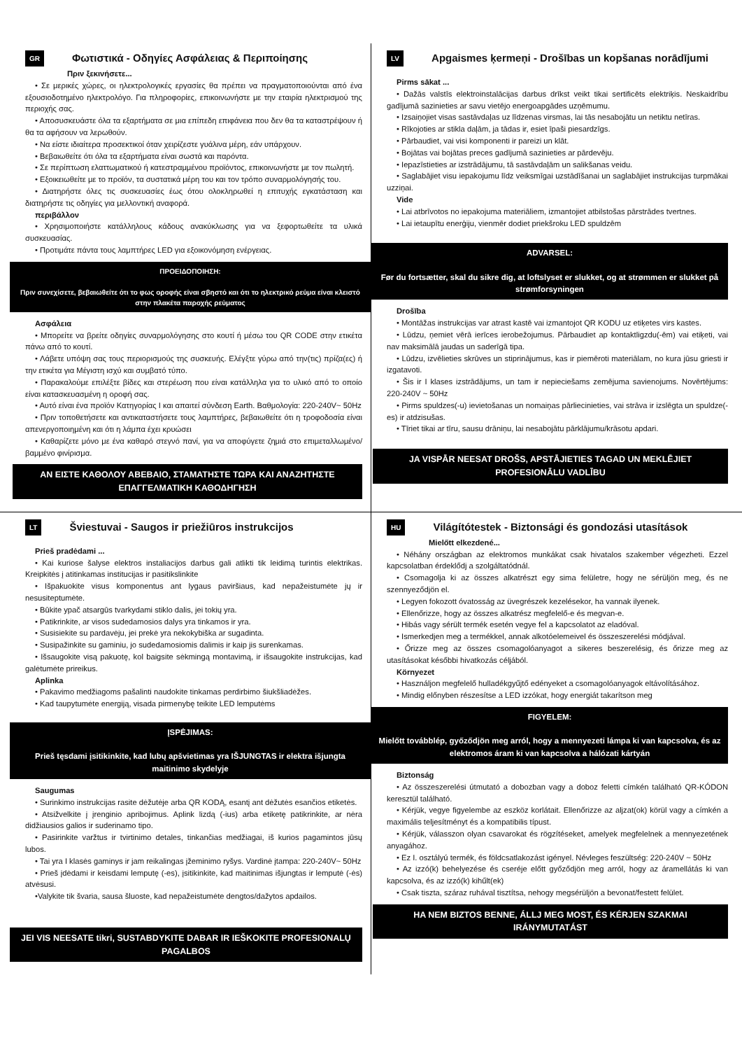GR Φωτιστικά - Οδηγίες Ασφάλειας & Περιποίησης
Πριν ξεκινήσετε...
• Σε μερικές χώρες, οι ηλεκτρολογικές εργασίες θα πρέπει να πραγματοποιούνται από ένα εξουσιοδοτημένο ηλεκτρολόγο. Για πληροφορίες, επικοινωνήστε με την εταιρία ηλεκτρισμού της περιοχής σας.
• Αποσυσκευάστε όλα τα εξαρτήματα σε μια επίπεδη επιφάνεια που δεν θα τα καταστρέψουν ή θα τα αφήσουν να λερωθούν.
• Να είστε ιδιαίτερα προσεκτικοί όταν χειρίζεστε γυάλινα μέρη, εάν υπάρχουν.
• Βεβαιωθείτε ότι όλα τα εξαρτήματα είναι σωστά και παρόντα.
• Σε περίπτωση ελαττωματικού ή κατεστραμμένου προϊόντος, επικοινωνήστε με τον πωλητή.
• Εξοικειωθείτε με το προϊόν, τα συστατικά μέρη του και τον τρόπο συναρμολόγησής του.
• Διατηρήστε όλες τις συσκευασίες έως ότου ολοκληρωθεί η επιτυχής εγκατάσταση και διατηρήστε τις οδηγίες για μελλοντική αναφορά.
περιβάλλον
• Χρησιμοποιήστε κατάλληλους κάδους ανακύκλωσης για να ξεφορτωθείτε τα υλικά συσκευασίας.
• Προτιμάτε πάντα τους λαμπτήρες LED για εξοικονόμηση ενέργειας.
ΠΡΟΕΙΔΟΠΟΙΗΣΗ:
Πριν συνεχίσετε, βεβαιωθείτε ότι το φως οροφής είναι σβηστό και ότι το ηλεκτρικό ρεύμα είναι κλειστό στην πλακέτα παροχής ρεύματος
Ασφάλεια
• Μπορείτε να βρείτε οδηγίες συναρμολόγησης στο κουτί ή μέσω του QR CODE στην ετικέτα πάνω από το κουτί.
• Λάβετε υπόψη σας τους περιορισμούς της συσκευής. Ελέγξτε γύρω από την(τις) πρίζα(ες) ή την ετικέτα για Μέγιστη ισχύ και συμβατό τύπο.
• Παρακαλούμε επιλέξτε βίδες και στερέωση που είναι κατάλληλα για το υλικό από το οποίο είναι κατασκευασμένη η οροφή σας.
• Αυτό είναι ένα προϊόν Κατηγορίας I και απαιτεί σύνδεση Earth. Βαθμολογία: 220-240V~ 50Hz
• Πριν τοποθετήσετε και αντικαταστήσετε τους λαμπτήρες, βεβαιωθείτε ότι η τροφοδοσία είναι απενεργοποιημένη και ότι η λάμπα έχει κρυώσει
• Καθαρίζετε μόνο με ένα καθαρό στεγνό πανί, για να αποφύγετε ζημιά στο επιμεταλλωμένο/βαμμένο φινίρισμα.
ΑΝ ΕΙΣΤΕ ΚΑΘΟΛΟΥ ΑΒΕΒΑΙΟ, ΣΤΑΜΑΤΗΣΤΕ ΤΩΡΑ ΚΑΙ ΑΝΑΖΗΤΗΣΤΕ ΕΠΑΓΓΕΛΜΑΤΙΚΗ ΚΑΘΟΔΗΓΗΣΗ
LV Apgaismes ķermeņi - Drošības un kopšanas norādījumi
Pirms sākat ...
• Dažās valstīs elektroinstalācijas darbus drīkst veikt tikai sertificēts elektriķis. Neskaidrību gadījumā sazinieties ar savu vietējo energoapgādes uzņēmumu.
• Izsaiņojiet visas sastāvdaļas uz līdzenas virsmas, lai tās nesabojātu un netiktu netīras.
• Rīkojoties ar stikla daļām, ja tādas ir, esiet īpaši piesardzīgs.
• Pārbaudiet, vai visi komponenti ir pareizi un klāt.
• Bojātas vai bojātas preces gadījumā sazinieties ar pārdevēju.
• Iepazīstieties ar izstrādājumu, tā sastāvdaļām un salikšanas veidu.
• Saglabājiet visu iepakojumu līdz veiksmīgai uzstādīšanai un saglabājiet instrukcijas turpmākai uzziņai.
Vide
• Lai atbrīvotos no iepakojuma materiāliem, izmantojiet atbilstošas pārstrādes tvertnes.
• Lai ietaupītu enerģiju, vienmēr dodiet priekšroku LED spuldzēm
ADVARSEL:
Før du fortsætter, skal du sikre dig, at loftslyset er slukket, og at strømmen er slukket på strømforsyningen
Drošība
• Montāžas instrukcijas var atrast kastē vai izmantojot QR KODU uz etiķetes virs kastes.
• Lūdzu, ņemiet vērā ierīces ierobežojumus. Pārbaudiet ap kontaktligzdu(-ēm) vai etiķeti, vai nav maksimālā jaudas un saderīgā tipa.
• Lūdzu, izvēlieties skrūves un stiprinājumus, kas ir piemēroti materiālam, no kura jūsu griesti ir izgatavoti.
• Šis ir I klases izstrādājums, un tam ir nepieciešams zemējuma savienojums. Novērtējums: 220-240V ~ 50Hz
• Pirms spuldzes(-u) ievietošanas un nomaiņas pārliecinieties, vai strāva ir izslēgta un spuldze(-es) ir atdzisušas.
• Tīriet tikai ar tīru, sausu drāniņu, lai nesabojātu pārklājumu/krāsotu apdari.
JA VISPĀR NEESAT DROŠS, APSTĀJIETIES TAGAD UN MEKLĒJIET PROFESIONĀLU VADLĪBU
LT Šviestuvai - Saugos ir priežiūros instrukcijos
Prieš pradėdami ...
• Kai kuriose šalyse elektros instaliacijos darbus gali atlikti tik leidimą turintis elektrikas. Kreipkitės į atitinkamas institucijas ir pasitikslinkite
• Išpakuokite visus komponentus ant lygaus paviršiaus, kad nepažeistumėte jų ir nesusiteptumėte.
• Būkite ypač atsargūs tvarkydami stiklo dalis, jei tokių yra.
• Patikrinkite, ar visos sudedamosios dalys yra tinkamos ir yra.
• Susisiekite su pardavėju, jei prekė yra nekokybiška ar sugadinta.
• Susipažinkite su gaminiu, jo sudedamosiomis dalimis ir kaip jis surenkamas.
• Išsaugokite visą pakuotę, kol baigsite sėkmingą montavimą, ir išsaugokite instrukcijas, kad galėtumėte prireikus.
Aplinka
• Pakavimo medžiagoms pašalinti naudokite tinkamas perdirbimo šiukšliadėžes.
• Kad taupytumėte energiją, visada pirmenybę teikite LED lemputėms
ĮSPĖJIMAS:
Prieš tęsdami įsitikinkite, kad lubų apšvietimas yra IŠJUNGTAS ir elektra išjungta maitinimo skydelyje
Saugumas
• Surinkimo instrukcijas rasite dėžutėje arba QR KODĄ, esantį ant dėžutės esančios etiketės.
• Atsižvelkite į įrenginio apribojimus. Aplink lizdą (-ius) arba etiketę patikrinkite, ar nėra didžiausios galios ir suderinamo tipo.
• Pasirinkite varžtus ir tvirtinimo detales, tinkančias medžiagai, iš kurios pagamintos jūsų lubos.
• Tai yra I klasės gaminys ir jam reikalingas įžeminimo ryšys. Vardinė įtampa: 220-240V~ 50Hz
• Prieš įdėdami ir keisdami lemputę (-es), įsitikinkite, kad maitinimas išjungtas ir lemputė (-ės) atvėsusi.
•Valykite tik švaria, sausa šluoste, kad nepažeistumėte dengtos/dažytos apdailos.
JEI VIS NEESATE tikri, SUSTABDYKITE DABAR IR IEŠKOKITE PROFESIONALŲ PAGALBOS
HU Világítótestek - Biztonsági és gondozási utasítások
Mielőtt elkezdené...
• Néhány országban az elektromos munkákat csak hivatalos szakember végezheti. Ezzel kapcsolatban érdeklődj a szolgáltatódnál.
• Csomagolja ki az összes alkatrészt egy sima felületre, hogy ne sérüljön meg, és ne szennyeződjön el.
• Legyen fokozott óvatosság az üvegrészek kezelésekor, ha vannak ilyenek.
• Ellenőrizze, hogy az összes alkatrész megfelelő-e és megvan-e.
• Hibás vagy sérült termék esetén vegye fel a kapcsolatot az eladóval.
• Ismerkedjen meg a termékkel, annak alkotóelemeivel és összeszerelési módjával.
• Őrizze meg az összes csomagolóanyagot a sikeres beszerelésig, és őrizze meg az utasításokat későbbi hivatkozás céljából.
Környezet
• Használjon megfelelő hulladékgyűjtő edényeket a csomagolóanyagok eltávolításához.
• Mindig előnyben részesítse a LED izzókat, hogy energiát takarítson meg
FIGYELEM:
Mielőtt továbblép, győződjön meg arról, hogy a mennyezeti lámpa ki van kapcsolva, és az elektromos áram ki van kapcsolva a hálózati kártyán
Biztonság
• Az összeszerelési útmutató a dobozban vagy a doboz feletti címkén található QR-KÓDON keresztül található.
• Kérjük, vegye figyelembe az eszköz korlátait. Ellenőrizze az aljzat(ok) körül vagy a címkén a maximális teljesítményt és a kompatibilis típust.
• Kérjük, válasszon olyan csavarokat és rögzítéseket, amelyek megfelelnek a mennyezetének anyagához.
• Ez I. osztályú termék, és földcsatlakozást igényel. Névleges feszültség: 220-240V ~ 50Hz
• Az izzó(k) behelyezése és cseréje előtt győződjön meg arról, hogy az áramellátás ki van kapcsolva, és az izzó(k) kihűlt(ek)
• Csak tiszta, száraz ruhával tisztítsa, nehogy megsérüljön a bevonat/festett felület.
HA NEM BIZTOS BENNE, ÁLLJ MEG MOST, ÉS KÉRJEN SZAKMAI IRÁNYMUTATÁST